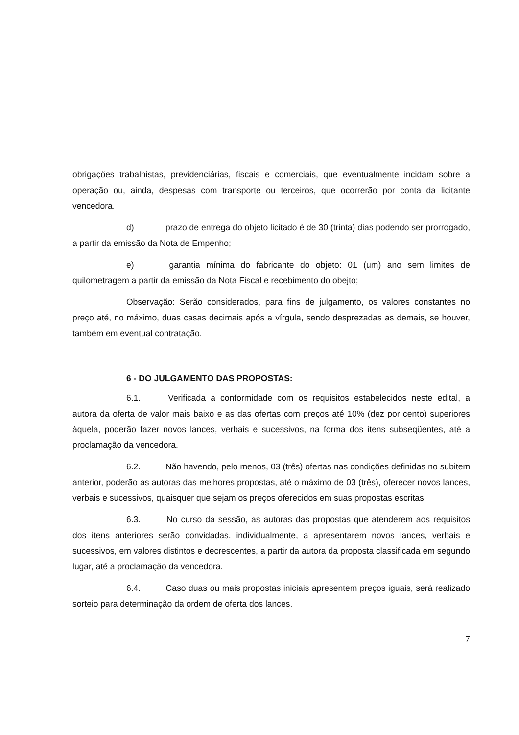obrigações trabalhistas, previdenciárias, fiscais e comerciais, que eventualmente incidam sobre a operação ou, ainda, despesas com transporte ou terceiros, que ocorrerão por conta da licitante vencedora.
d) prazo de entrega do objeto licitado é de 30 (trinta) dias podendo ser prorrogado, a partir da emissão da Nota de Empenho;
e) garantia mínima do fabricante do objeto: 01 (um) ano sem limites de quilometragem a partir da emissão da Nota Fiscal e recebimento do obejto;
Observação: Serão considerados, para fins de julgamento, os valores constantes no preço até, no máximo, duas casas decimais após a vírgula, sendo desprezadas as demais, se houver, também em eventual contratação.
6 - DO JULGAMENTO DAS PROPOSTAS:
6.1. Verificada a conformidade com os requisitos estabelecidos neste edital, a autora da oferta de valor mais baixo e as das ofertas com preços até 10% (dez por cento) superiores àquela, poderão fazer novos lances, verbais e sucessivos, na forma dos itens subseqüentes, até a proclamação da vencedora.
6.2. Não havendo, pelo menos, 03 (três) ofertas nas condições definidas no subitem anterior, poderão as autoras das melhores propostas, até o máximo de 03 (três), oferecer novos lances, verbais e sucessivos, quaisquer que sejam os preços oferecidos em suas propostas escritas.
6.3. No curso da sessão, as autoras das propostas que atenderem aos requisitos dos itens anteriores serão convidadas, individualmente, a apresentarem novos lances, verbais e sucessivos, em valores distintos e decrescentes, a partir da autora da proposta classificada em segundo lugar, até a proclamação da vencedora.
6.4. Caso duas ou mais propostas iniciais apresentem preços iguais, será realizado sorteio para determinação da ordem de oferta dos lances.
7